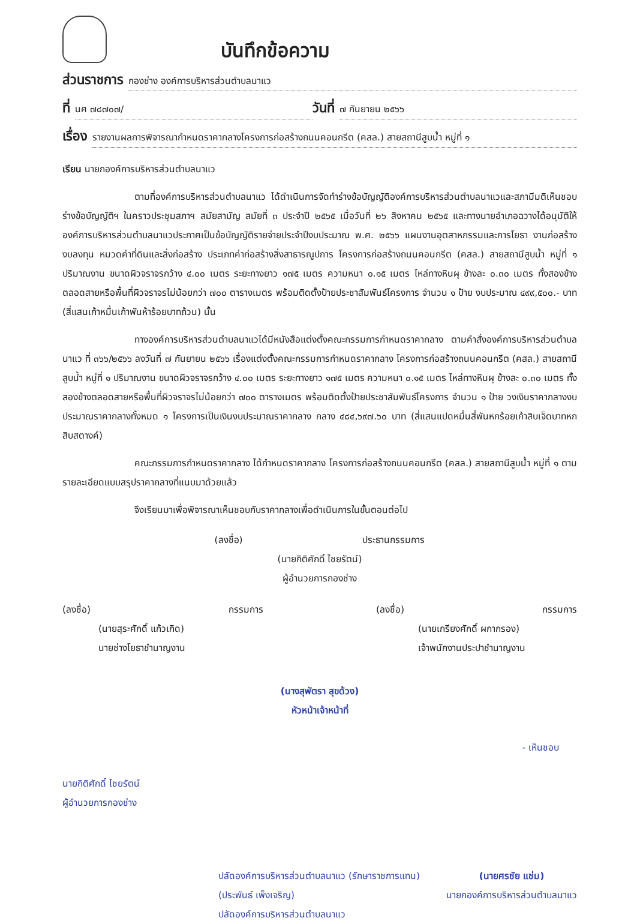บันทึกข้อความ
ส่วนราชการ กองช่าง องค์การบริหารส่วนตำบลนาแว
ที่ นศ ๗๘๗๐๗/ วันที่ ๗ กันยายน ๒๕๖๖
เรื่อง รายงานผลการพิจารณากำหนดราคากลางโครงการก่อสร้างถนนคอนกรีต (คสล.) สายสถานีสูบน้ำ หมู่ที่ ๑
เรียน นายกองค์การบริหารส่วนตำบลนาแว
ตามที่องค์การบริหารส่วนตำบลนาแว ได้ดำเนินการจัดทำร่างข้อบัญญัติองค์การบริหารส่วนตำบลนาแวและสภามีมติเห็นชอบร่างข้อบัญญัติฯ ในคราวประชุมสภาฯ สมัยสามัญ สมัยที่ ๓ ประจำปี ๒๕๖๕ เมื่อวันที่ ๒๖ สิงหาคม ๒๕๖๕ และทางนายอำเภอฉวางได้อนุมัติให้องค์การบริหารส่วนตำบลนาแวประกาศเป็นข้อบัญญัติรายจ่ายประจำปีงบประมาณ พ.ศ. ๒๕๖๖ แผนงานอุตสาหกรรมและการโยธา งานก่อสร้าง งบลงทุน หมวดค่าที่ดินและสิ่งก่อสร้าง ประเภทค่าก่อสร้างสิ่งสาธารณูปการ โครงการก่อสร้างถนนคอนกรีต (คสล.) สายสถานีสูบน้ำ หมู่ที่ ๑ ปริมาณงาน ขนาดผิวจราจรกว้าง ๔.๐๐ เมตร ระยะทางยาว ๑๗๕ เมตร ความหนา ๐.๑๕ เมตร ไหล่ทางหินผุ ข้างละ ๐.๓๐ เมตร ทั้งสองข้างตลอดสายหรือพื้นที่ผิวจราจรไม่น้อยกว่า ๗๐๐ ตารางเมตร พร้อมติดตั้งป้ายประชาสัมพันธ์โครงการ จำนวน ๑ ป้าย งบประมาณ ๔๙๙,๕๐๐.- บาท (สี่แสนเก้าหมื่นเก้าพันห้าร้อยบาทถ้วน) นั้น
ทางองค์การบริหารส่วนตำบลนาแวได้มีหนังสือแต่งตั้งคณะกรรมการกำหนดราคากลาง ตามคำสั่งองค์การบริหารส่วนตำบลนาแว ที่ ๓๖๖/๒๕๖๖ ลงวันที่ ๗ กันยายน ๒๕๖๖ เรื่องแต่งตั้งคณะกรรมการกำหนดราคากลาง โครงการก่อสร้างถนนคอนกรีต (คสล.) สายสถานีสูบน้ำ หมู่ที่ ๑ ปริมาณงาน ขนาดผิวจราจรกว้าง ๔.๐๐ เมตร ระยะทางยาว ๑๗๕ เมตร ความหนา ๐.๑๕ เมตร ไหล่ทางหินผุ ข้างละ ๐.๓๐ เมตร ทั้งสองข้างตลอดสายหรือพื้นที่ผิวจราจรไม่น้อยกว่า ๗๐๐ ตารางเมตร พร้อมติดตั้งป้ายประชาสัมพันธ์โครงการ จำนวน ๑ ป้าย วงเงินราคากลางงบประมาณราคากลางทั้งหมด ๑ โครงการเป็นเงินงบประมาณราคากลาง กลาง ๔๘๔,๖๙๗.๖๐ บาท (สี่แสนแปดหมื่นสี่พันหกร้อยเก้าสิบเจ็ดบาทหกสิบสตางค์)
คณะกรรมการกำหนดราคากลาง ได้กำหนดราคากลาง โครงการก่อสร้างถนนคอนกรีต (คสล.) สายสถานีสูบน้ำ หมู่ที่ ๑ ตามรายละเอียดแบบสรุปราคากลางที่แนบมาด้วยแล้ว
จึงเรียนมาเพื่อพิจารณาเห็นชอบกับราคากลางเพื่อดำเนินการในขั้นตอนต่อไป
(ลงชื่อ) ประธานกรรมการ
(นายกิติศักดิ์ ไชยรัตน์)
ผู้อำนวยการกองช่าง
(ลงชื่อ) กรรมการ
(นายสุระศักดิ์ แก้วเกิด)
นายช่างโยธาชำนาญงาน
(ลงชื่อ) กรรมการ
(นายเกรียงศักดิ์ ผกากรอง)
เจ้าพนักงานประปาชำนาญงาน
(นางสุพัตรา สุขด้วง)
หัวหน้าเจ้าหน้าที่
นายกิติศักดิ์ ไชยรัตน์
ผู้อำนวยการกองช่าง
- เห็นชอบ
ปลัดองค์การบริหารส่วนตำบลนาแว (รักษาราชการแทน)
(ประพันธ์ เพ็งเจริญ)
ปลัดองค์การบริหารส่วนตำบลนาแว
(นายศรชัย แช่ม)
นายกองค์การบริหารส่วนตำบลนาแว